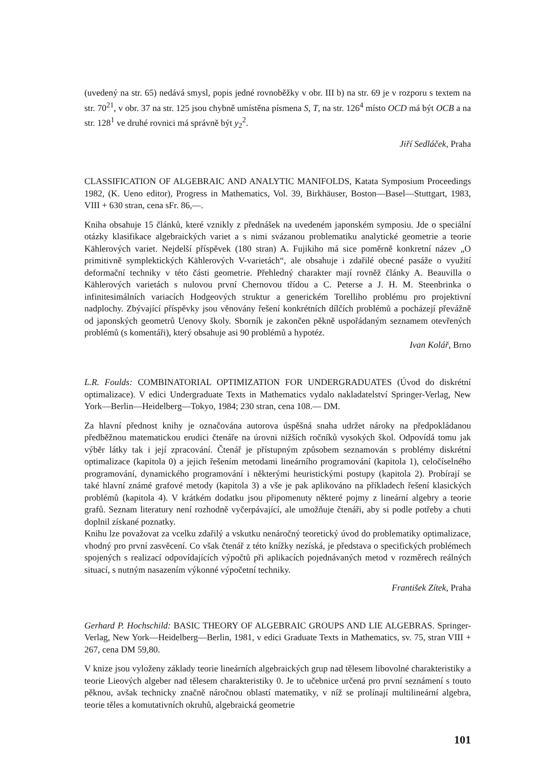(uvedený na str. 65) nedává smysl, popis jedné rovnoběžky v obr. III b) na str. 69 je v rozporu s textem na str. 70<sup>21</sup>, v obr. 37 na str. 125 jsou chybně umístěna písmena S, T, na str. 126<sup>4</sup> místo OCD má být OCB a na str. 128<sup>1</sup> ve druhé rovnici má správně být y<sub>2</sub><sup>2</sup>.
Jiří Sedláček, Praha
CLASSIFICATION OF ALGEBRAIC AND ANALYTIC MANIFOLDS, Katata Symposium Proceedings 1982, (K. Ueno editor), Progress in Mathematics, Vol. 39, Birkhäuser, Boston—Basel—Stuttgart, 1983, VIII + 630 stran, cena sFr. 86,—.
Kniha obsahuje 15 článků, které vznikly z přednášek na uvedeném japonském symposiu. Jde o speciální otázky klasifikace algebraických variet a s nimi svázanou problematiku analytické geometrie a teorie Kählerových variet. Nejdelší příspěvek (180 stran) A. Fujikiho má sice poměrně konkretní název „O primitivně symplektických Kählerových V-varietách“, ale obsahuje i zdařilé obecné pasáže o využití deformační techniky v této části geometrie. Přehledný charakter mají rovněž články A. Beauvilla o Kählerových varietách s nulovou první Chernovou třídou a C. Peterse a J. H. M. Steenbrinka o infinitesimálních variacích Hodgeových struktur a generickém Torelliho problému pro projektivní nadplochy. Zbývající příspěvky jsou věnovány řešení konkrétních dílčích problémů a pocházejí převážně od japonských geometrů Uenovy školy. Sborník je zakončen pěkně uspořádaným seznamem otevřených problémů (s komentáři), který obsahuje asi 90 problémů a hypotéz.
Ivan Kolář, Brno
L.R. Foulds: COMBINATORIAL OPTIMIZATION FOR UNDERGRADUATES (Úvod do diskrétní optimalizace). V edici Undergraduate Texts in Mathematics vydalo nakladatelství Springer-Verlag, New York—Berlin—Heidelberg—Tokyo, 1984; 230 stran, cena 108.— DM.
Za hlavní přednost knihy je označována autorova úspěšná snaha udržet nároky na předpokládanou předběžnou matematickou erudici čtenáře na úrovni nižších ročníků vysokých škol. Odpovídá tomu jak výběr látky tak i její zpracování. Čtenář je přístupným způsobem seznamován s problémy diskrétní optimalizace (kapitola 0) a jejich řešením metodami lineárního programování (kapitola 1), celočíselného programování, dynamického programování i některými heuristickými postupy (kapitola 2). Probírají se také hlavní známé grafové metody (kapitola 3) a vše je pak aplikováno na příkladech řešení klasických problémů (kapitola 4). V krátkém dodatku jsou připomenuty některé pojmy z lineární algebry a teorie grafů. Seznam literatury není rozhodně vyčerpávající, ale umožňuje čtenáři, aby si podle potřeby a chuti doplnil získané poznatky.
Knihu lze považovat za vcelku zdařilý a vskutku nenáročný teoretický úvod do problematiky optimalizace, vhodný pro první zasvěcení. Co však čtenář z této knížky nezíská, je představa o specifických problémech spojených s realizací odpovídajících výpočtů při aplikacích pojednávaných metod v rozměrech reálných situací, s nutným nasazením výkonné výpočetní techniky.
František Zítek, Praha
Gerhard P. Hochschild: BASIC THEORY OF ALGEBRAIC GROUPS AND LIE ALGEBRAS. Springer-Verlag, New York—Heidelberg—Berlin, 1981, v edici Graduate Texts in Mathematics, sv. 75, stran VIII + 267, cena DM 59,80.
V knize jsou vyloženy základy teorie lineárních algebraických grup nad tělesem libovolné charakteristiky a teorie Lieových algeber nad tělesem charakteristiky 0. Je to učebnice určená pro první seznámení s touto pěknou, avšak technicky značně náročnou oblastí matematiky, v níž se prolínají multilineární algebra, teorie těles a komutativních okruhů, algebraická geometrie
101